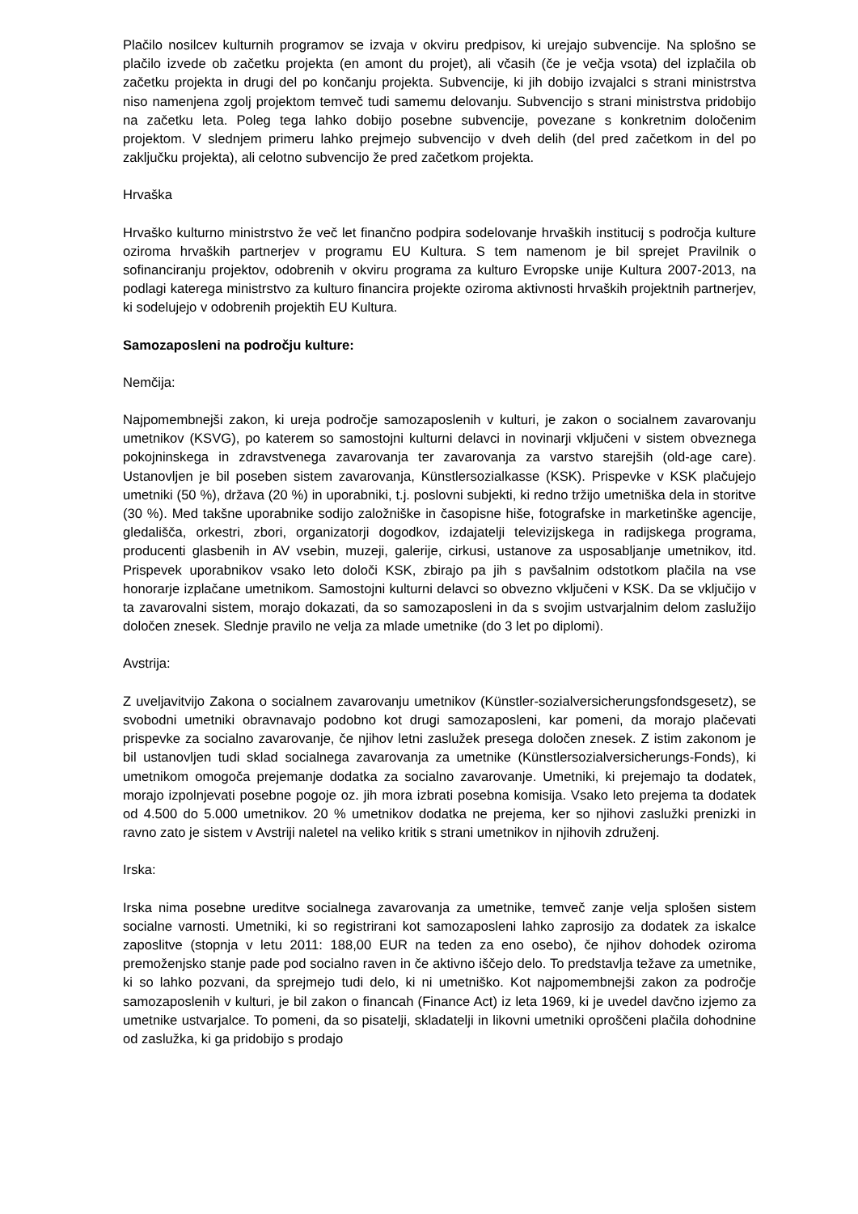Plačilo nosilcev kulturnih programov se izvaja v okviru predpisov, ki urejajo subvencije. Na splošno se plačilo izvede ob začetku projekta (en amont du projet), ali včasih (če je večja vsota) del izplačila ob začetku projekta in drugi del po končanju projekta. Subvencije, ki jih dobijo izvajalci s strani ministrstva niso namenjena zgolj projektom temveč tudi samemu delovanju. Subvencijo s strani ministrstva pridobijo na začetku leta. Poleg tega lahko dobijo posebne subvencije, povezane s konkretnim določenim projektom. V slednjem primeru lahko prejmejo subvencijo v dveh delih (del pred začetkom in del po zaključku projekta), ali celotno subvencijo že pred začetkom projekta.
Hrvaška
Hrvaško kulturno ministrstvo že več let finančno podpira sodelovanje hrvaških institucij s področja kulture oziroma hrvaških partnerjev v programu EU Kultura. S tem namenom je bil sprejet Pravilnik o sofinanciranju projektov, odobrenih v okviru programa za kulturo Evropske unije Kultura 2007-2013, na podlagi katerega ministrstvo za kulturo financira projekte oziroma aktivnosti hrvaških projektnih partnerjev, ki sodelujejo v odobrenih projektih EU Kultura.
Samozaposleni na področju kulture:
Nemčija:
Najpomembnejši zakon, ki ureja področje samozaposlenih v kulturi, je zakon o socialnem zavarovanju umetnikov (KSVG), po katerem so samostojni kulturni delavci in novinarji vključeni v sistem obveznega pokojninskega in zdravstvenega zavarovanja ter zavarovanja za varstvo starejših (old-age care). Ustanovljen je bil poseben sistem zavarovanja, Künstlersozialkasse (KSK). Prispevke v KSK plačujejo umetniki (50 %), država (20 %) in uporabniki, t.j. poslovni subjekti, ki redno tržijo umetniška dela in storitve (30 %). Med takšne uporabnike sodijo založniške in časopisne hiše, fotografske in marketinške agencije, gledališča, orkestri, zbori, organizatorji dogodkov, izdajatelji televizijskega in radijskega programa, producenti glasbenih in AV vsebin, muzeji, galerije, cirkusi, ustanove za usposabljanje umetnikov, itd. Prispevek uporabnikov vsako leto določi KSK, zbirajo pa jih s pavšalnim odstotkom plačila na vse honorarje izplačane umetnikom. Samostojni kulturni delavci so obvezno vključeni v KSK. Da se vključijo v ta zavarovalni sistem, morajo dokazati, da so samozaposleni in da s svojim ustvarjalnim delom zaslužijo določen znesek. Slednje pravilo ne velja za mlade umetnike (do 3 let po diplomi).
Avstrija:
Z uveljavitvijo Zakona o socialnem zavarovanju umetnikov (Künstler-sozialversicherungsfondsgesetz), se svobodni umetniki obravnavajo podobno kot drugi samozaposleni, kar pomeni, da morajo plačevati prispevke za socialno zavarovanje, če njihov letni zaslužek presega določen znesek. Z istim zakonom je bil ustanovljen tudi sklad socialnega zavarovanja za umetnike (Künstlersozialversicherungs-Fonds), ki umetnikom omogoča prejemanje dodatka za socialno zavarovanje. Umetniki, ki prejemajo ta dodatek, morajo izpolnjevati posebne pogoje oz. jih mora izbrati posebna komisija. Vsako leto prejema ta dodatek od 4.500 do 5.000 umetnikov. 20 % umetnikov dodatka ne prejema, ker so njihovi zaslužki prenizki in ravno zato je sistem v Avstriji naletel na veliko kritik s strani umetnikov in njihovih združenj.
Irska:
Irska nima posebne ureditve socialnega zavarovanja za umetnike, temveč zanje velja splošen sistem socialne varnosti. Umetniki, ki so registrirani kot samozaposleni lahko zaprosijo za dodatek za iskalce zaposlitve (stopnja v letu 2011: 188,00 EUR na teden za eno osebo), če njihov dohodek oziroma premoženjsko stanje pade pod socialno raven in če aktivno iščejo delo. To predstavlja težave za umetnike, ki so lahko pozvani, da sprejmejo tudi delo, ki ni umetniško. Kot najpomembnejši zakon za področje samozaposlenih v kulturi, je bil zakon o financah (Finance Act) iz leta 1969, ki je uvedel davčno izjemo za umetnike ustvarjalce. To pomeni, da so pisatelji, skladatelji in likovni umetniki oproščeni plačila dohodnine od zaslužka, ki ga pridobijo s prodajo